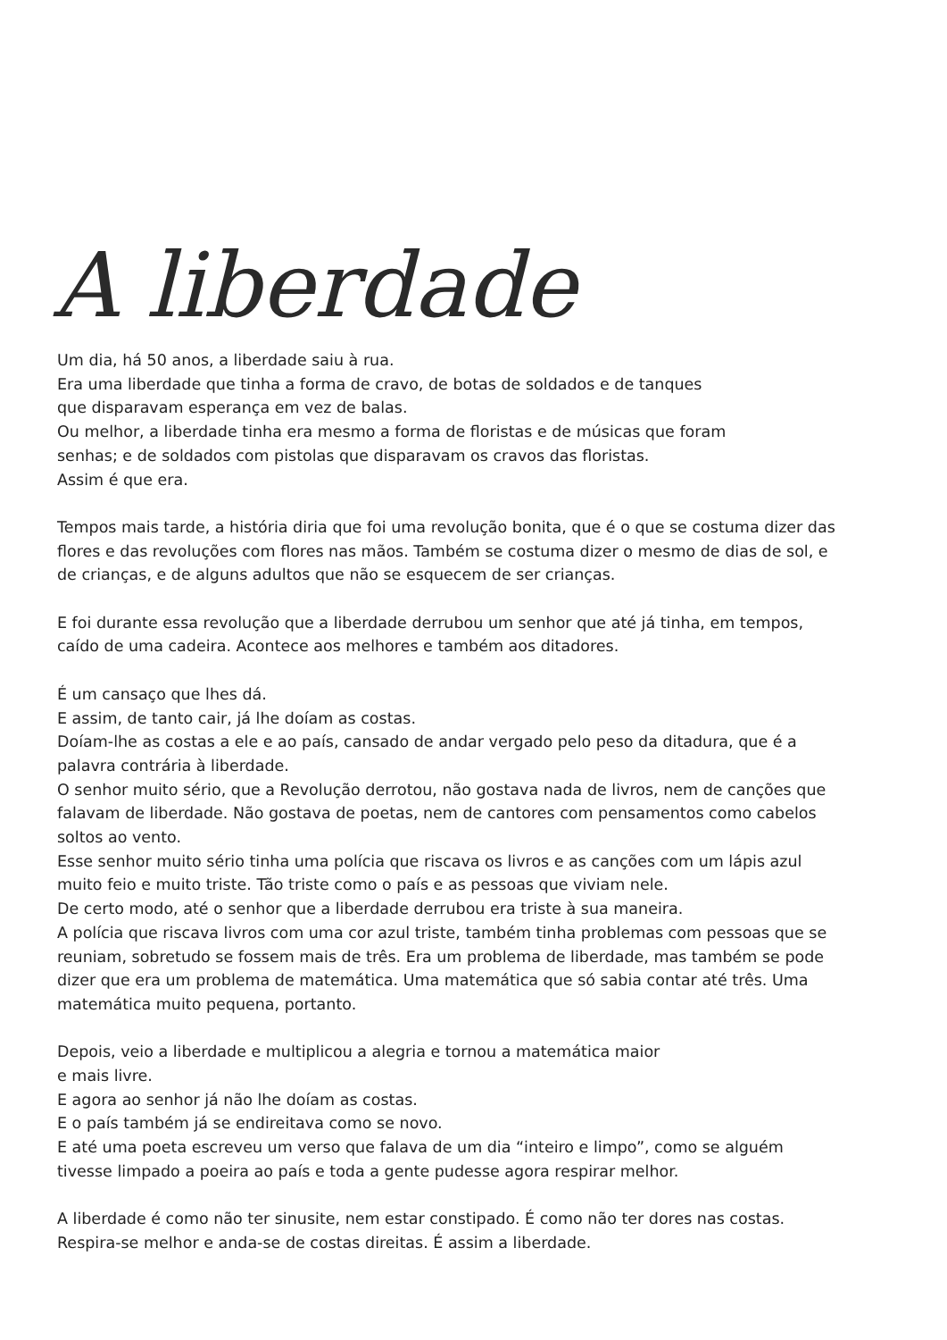A liberdade
Um dia, há 50 anos, a liberdade saiu à rua.
Era uma liberdade que tinha a forma de cravo, de botas de soldados e de tanques
que disparavam esperança em vez de balas.
Ou melhor, a liberdade tinha era mesmo a forma de floristas e de músicas que foram
senhas; e de soldados com pistolas que disparavam os cravos das floristas.
Assim é que era.
Tempos mais tarde, a história diria que foi uma revolução bonita, que é o que se costuma dizer das flores e das revoluções com flores nas mãos. Também se costuma dizer o mesmo de dias de sol, e de crianças, e de alguns adultos que não se esquecem de ser crianças.
E foi durante essa revolução que a liberdade derrubou um senhor que até já tinha, em tempos, caído de uma cadeira. Acontece aos melhores e também aos ditadores.
É um cansaço que lhes dá.
E assim, de tanto cair, já lhe doíam as costas.
Doíam-lhe as costas a ele e ao país, cansado de andar vergado pelo peso da ditadura, que é a palavra contrária à liberdade.
O senhor muito sério, que a Revolução derrotou, não gostava nada de livros, nem de canções que falavam de liberdade. Não gostava de poetas, nem de cantores com pensamentos como cabelos soltos ao vento.
Esse senhor muito sério tinha uma polícia que riscava os livros e as canções com um lápis azul muito feio e muito triste. Tão triste como o país e as pessoas que viviam nele.
De certo modo, até o senhor que a liberdade derrubou era triste à sua maneira.
A polícia que riscava livros com uma cor azul triste, também tinha problemas com pessoas que se reuniam, sobretudo se fossem mais de três. Era um problema de liberdade, mas também se pode dizer que era um problema de matemática. Uma matemática que só sabia contar até três. Uma matemática muito pequena, portanto.
Depois, veio a liberdade e multiplicou a alegria e tornou a matemática maior
e mais livre.
E agora ao senhor já não lhe doíam as costas.
E o país também já se endireitava como se novo.
E até uma poeta escreveu um verso que falava de um dia “inteiro e limpo”, como se alguém tivesse limpado a poeira ao país e toda a gente pudesse agora respirar melhor.
A liberdade é como não ter sinusite, nem estar constipado. É como não ter dores nas costas. Respira-se melhor e anda-se de costas direitas. É assim a liberdade.